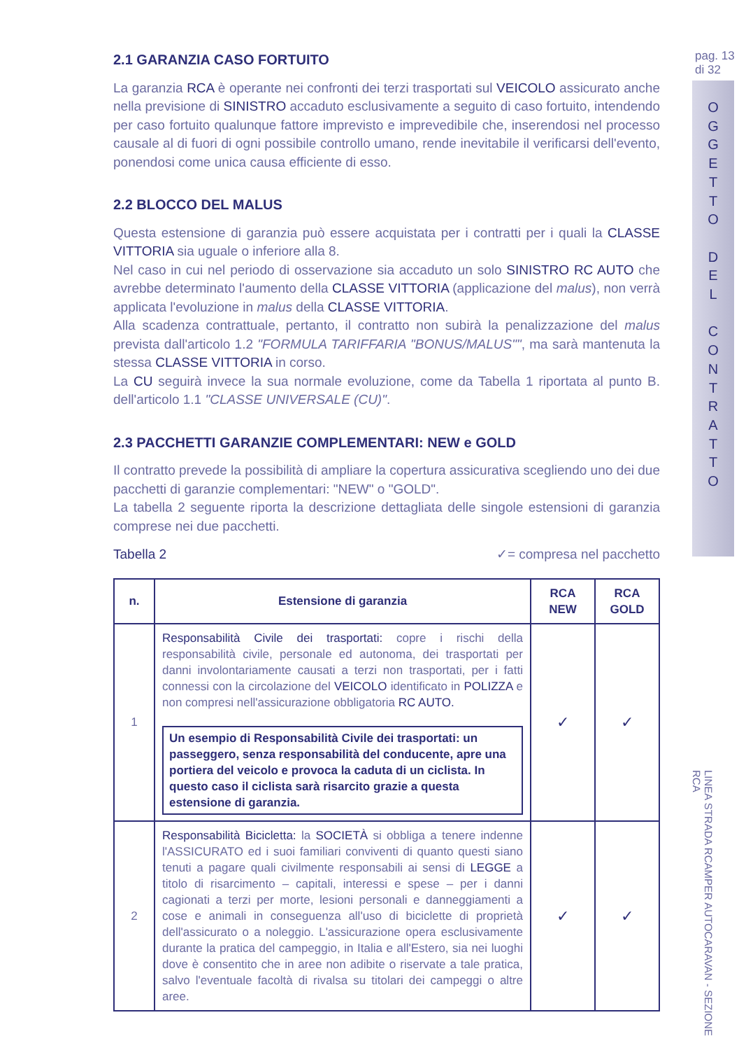pag. 13
di 32
O
G
G
E
T
T
O
D
E
L
C
O
N
T
R
A
T
T
O
LINEA STRADA RCAMPER AUTOCARAVAN - SEZIONE RCA
2.1 GARANZIA CASO FORTUITO
La garanzia RCA è operante nei confronti dei terzi trasportati sul VEICOLO assicurato anche nella previsione di SINISTRO accaduto esclusivamente a seguito di caso fortuito, intendendo per caso fortuito qualunque fattore imprevisto e imprevedibile che, inserendosi nel processo causale al di fuori di ogni possibile controllo umano, rende inevitabile il verificarsi dell'evento, ponendosi come unica causa efficiente di esso.
2.2 BLOCCO DEL MALUS
Questa estensione di garanzia può essere acquistata per i contratti per i quali la CLASSE VITTORIA sia uguale o inferiore alla 8.
Nel caso in cui nel periodo di osservazione sia accaduto un solo SINISTRO RC AUTO che avrebbe determinato l'aumento della CLASSE VITTORIA (applicazione del malus), non verrà applicata l'evoluzione in malus della CLASSE VITTORIA.
Alla scadenza contrattuale, pertanto, il contratto non subirà la penalizzazione del malus prevista dall'articolo 1.2 "FORMULA TARIFFARIA "BONUS/MALUS"", ma sarà mantenuta la stessa CLASSE VITTORIA in corso.
La CU seguirà invece la sua normale evoluzione, come da Tabella 1 riportata al punto B. dell'articolo 1.1 "CLASSE UNIVERSALE (CU)".
2.3 PACCHETTI GARANZIE COMPLEMENTARI: NEW e GOLD
Il contratto prevede la possibilità di ampliare la copertura assicurativa scegliendo uno dei due pacchetti di garanzie complementari: "NEW" o "GOLD".
La tabella 2 seguente riporta la descrizione dettagliata delle singole estensioni di garanzia comprese nei due pacchetti.
Tabella 2 ✓= compresa nel pacchetto
| n. | Estensione di garanzia | RCA NEW | RCA GOLD |
| --- | --- | --- | --- |
| 1 | Responsabilità Civile dei trasportati: copre i rischi della responsabilità civile, personale ed autonoma, dei trasportati per danni involontariamente causati a terzi non trasportati, per i fatti connessi con la circolazione del VEICOLO identificato in POLIZZA e non compresi nell'assicurazione obbligatoria RC AUTO. Un esempio di Responsabilità Civile dei trasportati: un passeggero, senza responsabilità del conducente, apre una portiera del veicolo e provoca la caduta di un ciclista. In questo caso il ciclista sarà risarcito grazie a questa estensione di garanzia. | ✓ | ✓ |
| 2 | Responsabilità Bicicletta: la SOCIETÀ si obbliga a tenere indenne l'ASSICURATO ed i suoi familiari conviventi di quanto questi siano tenuti a pagare quali civilmente responsabili ai sensi di LEGGE a titolo di risarcimento – capitali, interessi e spese – per i danni cagionati a terzi per morte, lesioni personali e danneggiamenti a cose e animali in conseguenza all'uso di biciclette di proprietà dell'assicurato o a noleggio. L'assicurazione opera esclusivamente durante la pratica del campeggio, in Italia e all'Estero, sia nei luoghi dove è consentito che in aree non adibite o riservate a tale pratica, salvo l'eventuale facoltà di rivalsa su titolari dei campeggi o altre aree. | ✓ | ✓ |